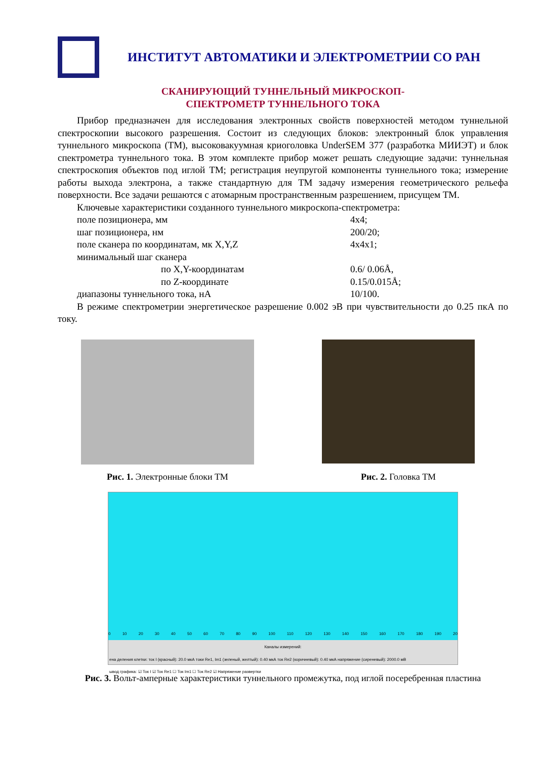ИНСТИТУТ АВТОМАТИКИ И ЭЛЕКТРОМЕТРИИ СО РАН
СКАНИРУЮЩИЙ ТУННЕЛЬНЫЙ МИКРОСКОП-
СПЕКТРОМЕТР ТУННЕЛЬНОГО ТОКА
Прибор предназначен для исследования электронных свойств поверхностей методом туннельной спектроскопии высокого разрешения. Состоит из следующих блоков: электронный блок управления туннельного микроскопа (ТМ), высоковакуумная криоголовка UnderSEM 377 (разработка МИИЭТ) и блок спектрометра туннельного тока. В этом комплекте прибор может решать следующие задачи: туннельная спектроскопия объектов под иглой ТМ; регистрация неупругой компоненты туннельного тока; измерение работы выхода электрона, а также стандартную для ТМ задачу измерения геометрического рельефа поверхности. Все задачи решаются с атомарным пространственным разрешением, присущем ТМ.
Ключевые характеристики созданного туннельного микроскопа-спектрометра:
| поле позиционера, мм | 4х4; |
| шаг позиционера, нм | 200/20; |
| поле сканера по координатам, мк X,Y,Z | 4х4х1; |
| минимальный шаг сканера | |
| по X,Y-координатам | 0.6/ 0.06Å, |
| по Z-координате | 0.15/0.015Å; |
| диапазоны туннельного тока, нА | 10/100. |
В режиме спектрометрии энергетическое разрешение 0.002 эВ при чувствительности до 0.25 пкА по току.
Рис. 1. Электронные блоки ТМ Рис. 2. Головка ТМ
0 10 20 30 40 50 60 70 80 90 100 110 120 130 140 150 160 170 180 190 20
Каналы измерений:
ена деления клетки: ток I (красный): 20.0 мкА токи Re1, Im1 (зеленый, желтый): 0.40 мкА ток Re2 (коричневый): 0.40 мкА напряжение (сиреневый): 2000.0 мВ
ывод графика: ☑ Ток I ☑ Ток Re1 ☐ Ток Im1 ☐ Ток Re2 ☑ Напряжение развертки
Рис. 3. Вольт-амперные характеристики туннельного промежутка, под иглой посеребренная пластина